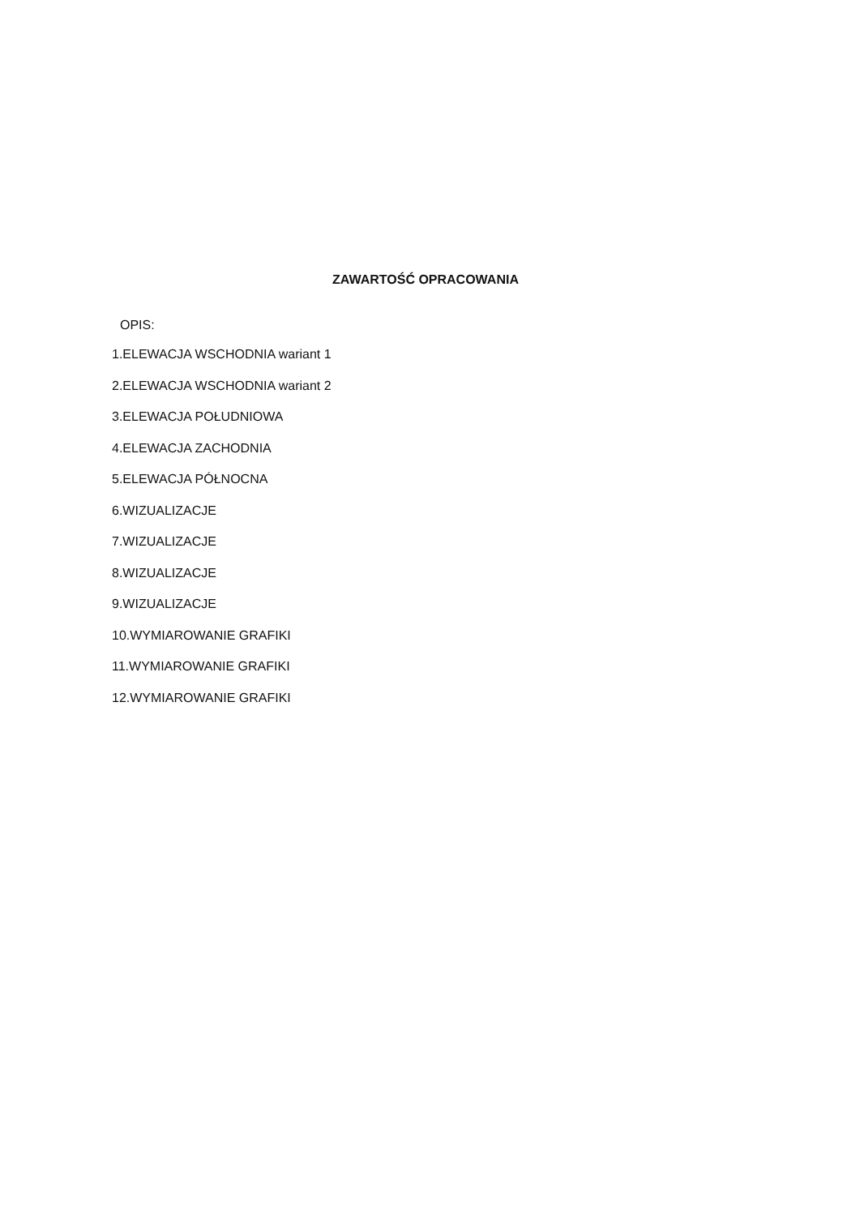ZAWARTOŚĆ OPRACOWANIA
OPIS:
1.ELEWACJA WSCHODNIA wariant 1
2.ELEWACJA WSCHODNIA wariant 2
3.ELEWACJA POŁUDNIOWA
4.ELEWACJA ZACHODNIA
5.ELEWACJA PÓŁNOCNA
6.WIZUALIZACJE
7.WIZUALIZACJE
8.WIZUALIZACJE
9.WIZUALIZACJE
10.WYMIAROWANIE GRAFIKI
11.WYMIAROWANIE GRAFIKI
12.WYMIAROWANIE GRAFIKI